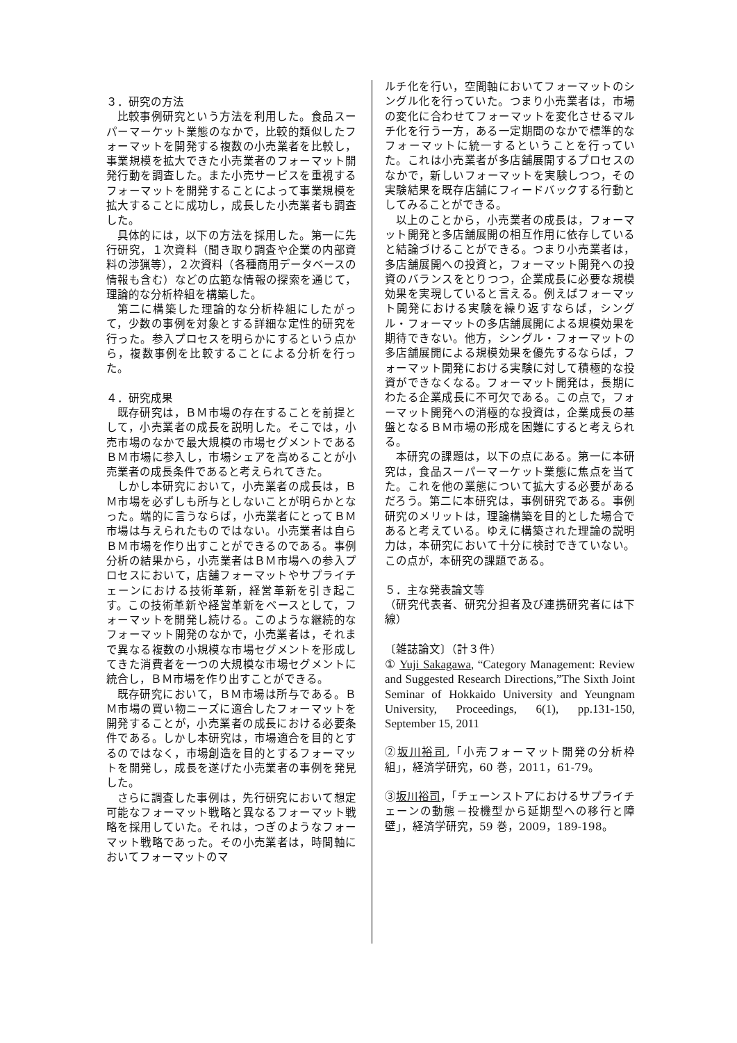３．研究の方法
比較事例研究という方法を利用した。食品スーパーマーケット業態のなかで，比較的類似したフォーマットを開発する複数の小売業者を比較し，事業規模を拡大できた小売業者のフォーマット開発行動を調査した。また小売サービスを重視するフォーマットを開発することによって事業規模を拡大することに成功し，成長した小売業者も調査した。
具体的には，以下の方法を採用した。第一に先行研究，１次資料（聞き取り調査や企業の内部資料の渉猟等），２次資料（各種商用データベースの情報も含む）などの広範な情報の探索を通じて，理論的な分析枠組を構築した。
第二に構築した理論的な分析枠組にしたがって，少数の事例を対象とする詳細な定性的研究を行った。参入プロセスを明らかにするという点から，複数事例を比較することによる分析を行った。
４．研究成果
既存研究は，ＢＭ市場の存在することを前提として，小売業者の成長を説明した。そこでは，小売市場のなかで最大規模の市場セグメントであるＢＭ市場に参入し，市場シェアを高めることが小売業者の成長条件であると考えられてきた。
しかし本研究において，小売業者の成長は，ＢＭ市場を必ずしも所与としないことが明らかとなった。端的に言うならば，小売業者にとってＢＭ市場は与えられたものではない。小売業者は自らＢＭ市場を作り出すことができるのである。事例分析の結果から，小売業者はＢＭ市場への参入プロセスにおいて，店舗フォーマットやサプライチェーンにおける技術革新，経営革新を引き起こす。この技術革新や経営革新をベースとして，フォーマットを開発し続ける。このような継続的なフォーマット開発のなかで，小売業者は，それまで異なる複数の小規模な市場セグメントを形成してきた消費者を一つの大規模な市場セグメントに統合し，ＢＭ市場を作り出すことができる。
既存研究において，ＢＭ市場は所与である。ＢＭ市場の買い物ニーズに適合したフォーマットを開発することが，小売業者の成長における必要条件である。しかし本研究は，市場適合を目的とするのではなく，市場創造を目的とするフォーマットを開発し，成長を遂げた小売業者の事例を発見した。
さらに調査した事例は，先行研究において想定可能なフォーマット戦略と異なるフォーマット戦略を採用していた。それは，つぎのようなフォーマット戦略であった。その小売業者は，時間軸においてフォーマットのマ
ルチ化を行い，空間軸においてフォーマットのシングル化を行っていた。つまり小売業者は，市場の変化に合わせてフォーマットを変化させるマルチ化を行う一方，ある一定期間のなかで標準的なフォーマットに統一するということを行っていた。これは小売業者が多店舗展開するプロセスのなかで，新しいフォーマットを実験しつつ，その実験結果を既存店舗にフィードバックする行動としてみることができる。
以上のことから，小売業者の成長は，フォーマット開発と多店舗展開の相互作用に依存していると結論づけることができる。つまり小売業者は，多店舗展開への投資と，フォーマット開発への投資のバランスをとりつつ，企業成長に必要な規模効果を実現していると言える。例えばフォーマット開発における実験を繰り返すならば，シングル・フォーマットの多店舗展開による規模効果を期待できない。他方，シングル・フォーマットの多店舗展開による規模効果を優先するならば，フォーマット開発における実験に対して積極的な投資ができなくなる。フォーマット開発は，長期にわたる企業成長に不可欠である。この点で，フォーマット開発への消極的な投資は，企業成長の基盤となるＢＭ市場の形成を困難にすると考えられる。
本研究の課題は，以下の点にある。第一に本研究は，食品スーパーマーケット業態に焦点を当てた。これを他の業態について拡大する必要があるだろう。第二に本研究は，事例研究である。事例研究のメリットは，理論構築を目的とした場合であると考えている。ゆえに構築された理論の説明力は，本研究において十分に検討できていない。この点が，本研究の課題である。
５．主な発表論文等
（研究代表者、研究分担者及び連携研究者には下線）
〔雑誌論文〕（計３件）
① Yuji Sakagawa, “Category Management: Review and Suggested Research Directions,”The Sixth Joint Seminar of Hokkaido University and Yeungnam University, Proceedings, 6(1), pp.131-150, September 15, 2011
②坂川裕司,「小売フォーマット開発の分析枠組」，経済学研究，60 巻，2011，61-79。
③坂川裕司，「チェーンストアにおけるサプライチェーンの動態－投機型から延期型への移行と障壁」，経済学研究，59 巻，2009，189-198。